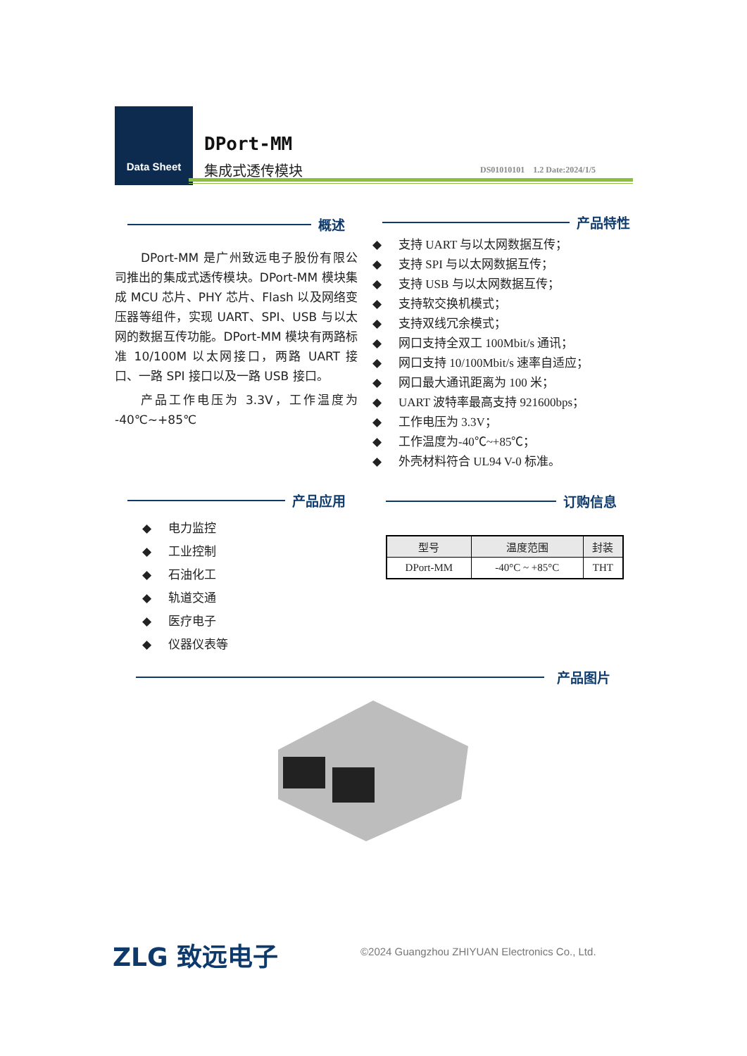Data Sheet
DPort-MM
集成式透传模块
DS01010101 1.2 Date:2024/1/5
概述
DPort-MM 是广州致远电子股份有限公司推出的集成式透传模块。DPort-MM 模块集成 MCU 芯片、PHY 芯片、Flash 以及网络变压器等组件，实现 UART、SPI、USB 与以太网的数据互传功能。DPort-MM 模块有两路标准 10/100M 以太网接口，两路 UART 接口、一路 SPI 接口以及一路 USB 接口。
产品工作电压为 3.3V，工作温度为 -40℃~+85℃
产品特性
◆ 支持 UART 与以太网数据互传；
◆ 支持 SPI 与以太网数据互传；
◆ 支持 USB 与以太网数据互传；
◆ 支持软交换机模式；
◆ 支持双线冗余模式；
◆ 网口支持全双工 100Mbit/s 通讯；
◆ 网口支持 10/100Mbit/s 速率自适应；
◆ 网口最大通讯距离为 100 米；
◆ UART 波特率最高支持 921600bps；
◆ 工作电压为 3.3V；
◆ 工作温度为-40℃~+85℃；
◆ 外壳材料符合 UL94 V-0 标准。
产品应用
◆ 电力监控
◆ 工业控制
◆ 石油化工
◆ 轨道交通
◆ 医疗电子
◆ 仪器仪表等
订购信息
| 型号 | 温度范围 | 封装 |
| --- | --- | --- |
| DPort-MM | -40°C ~ +85°C | THT |
产品图片
ZLG 致远电子
©2024 Guangzhou ZHIYUAN Electronics Co., Ltd.